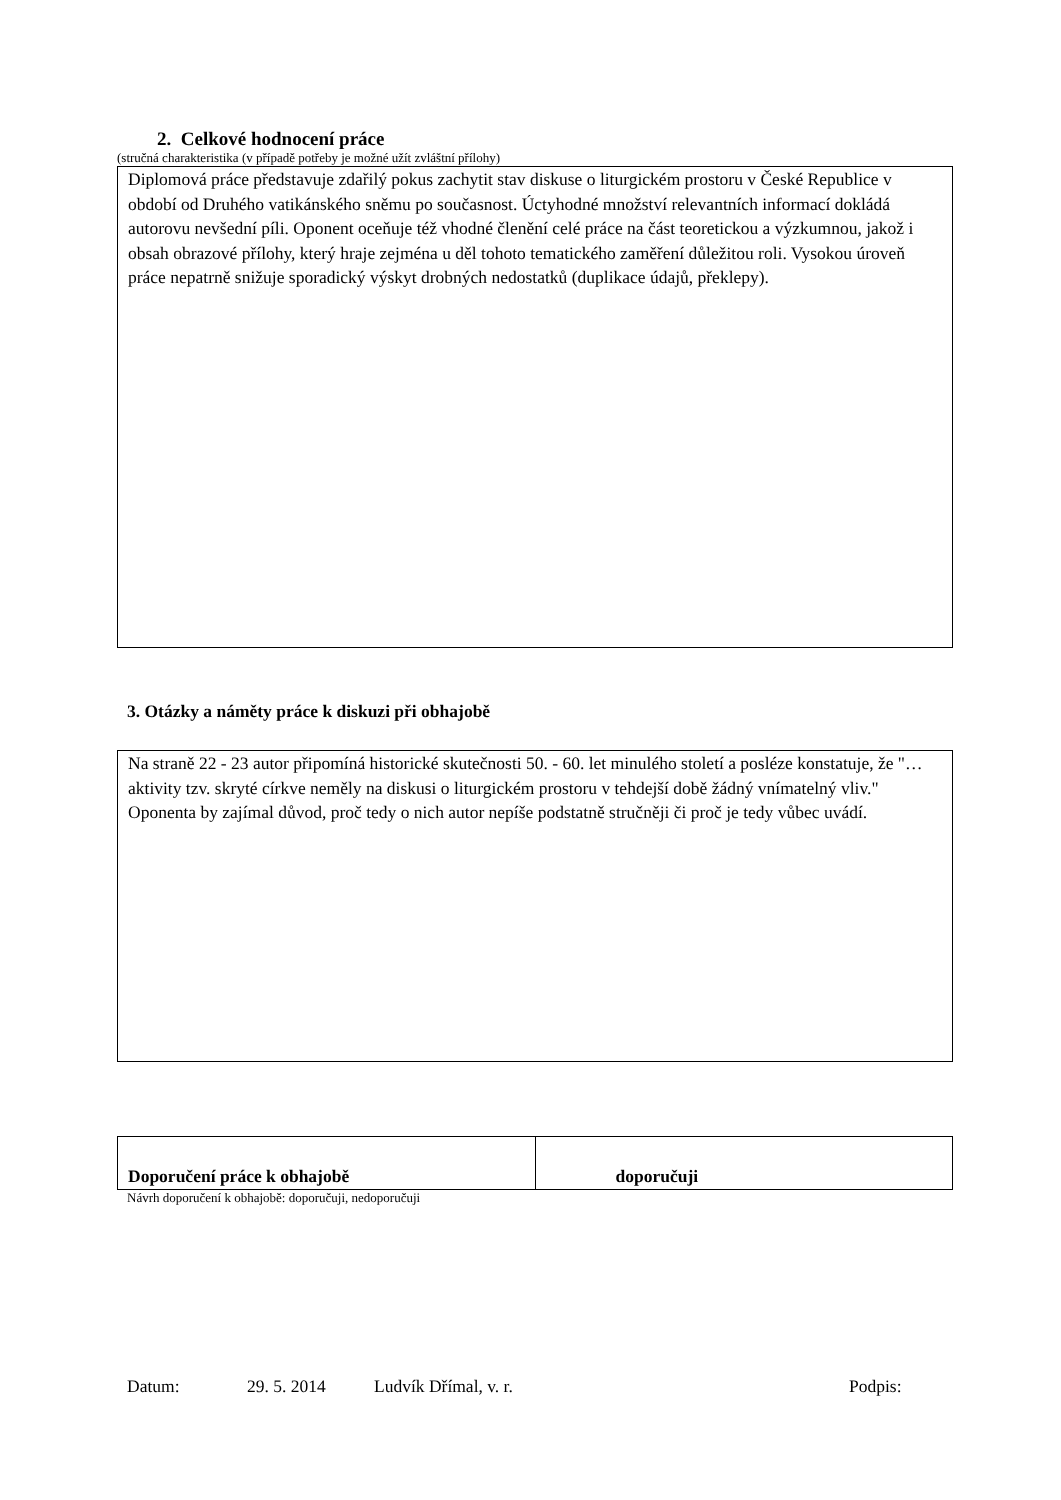2. Celkové hodnocení práce
(stručná charakteristika (v případě potřeby je možné užít zvláštní přílohy)
Diplomová práce představuje zdařilý pokus zachytit stav diskuse o liturgickém prostoru v České Republice v období od Druhého vatikánského sněmu po současnost. Úctyhodné množství relevantních informací dokládá autorovu nevšední píli. Oponent oceňuje též vhodné členění celé práce na část teoretickou a výzkumnou, jakož i obsah obrazové přílohy, který hraje zejména u děl tohoto tematického zaměření důležitou roli. Vysokou úroveň práce nepatrně snižuje sporadický výskyt drobných nedostatků (duplikace údajů, překlepy).
3. Otázky a náměty práce k diskuzi při obhajobě
Na straně 22 - 23 autor připomíná historické skutečnosti 50. - 60. let minulého století a posléze konstatuje, že "…aktivity tzv. skryté církve neměly na diskusi o liturgickém prostoru v tehdejší době žádný vnímatelný vliv." Oponenta by zajímal důvod, proč tedy o nich autor nepíše podstatně stručněji či proč je tedy vůbec uvádí.
| Doporučení práce k obhajobě | doporučuji |
Návrh doporučení k obhajobě: doporučuji, nedoporučuji
Datum: 29. 5. 2014 Ludvík Dřímal, v. r. Podpis: